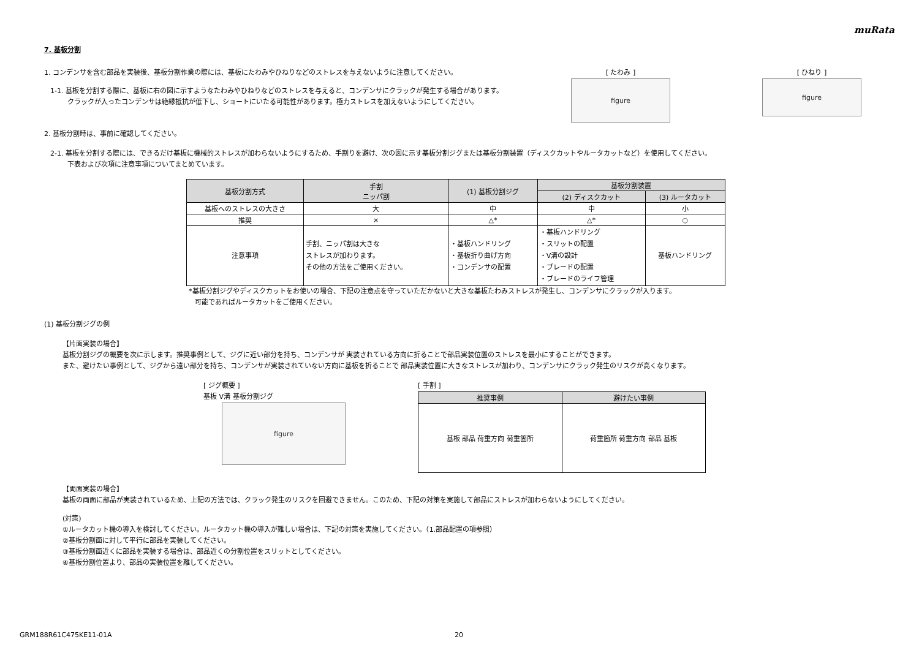muRata
7. 基板分割
1. コンデンサを含む部品を実装後、基板分割作業の際には、基板にたわみやひねりなどのストレスを与えないように注意してください。
1-1. 基板を分割する際に、基板に右の図に示すようなたわみやひねりなどのストレスを与えると、コンデンサにクラックが発生する場合があります。
クラックが入ったコンデンサは絶縁抵抗が低下し、ショートにいたる可能性があります。極力ストレスを加えないようにしてください。
[ たわみ ]
figure
[ ひねり ]
figure
2. 基板分割時は、事前に確認してください。
2-1. 基板を分割する際には、できるだけ基板に機械的ストレスが加わらないようにするため、手割りを避け、次の図に示す基板分割ジグまたは基板分割装置（ディスクカットやルータカットなど）を使用してください。
下表および次項に注意事項についてまとめています。
| 基板分割方式 | 手割 ニッパ割 | (1) 基板分割ジグ | 基板分割装置 | |
| --- | --- | --- | --- | --- |
| | | | (2) ディスクカット | (3) ルータカット |
| 基板へのストレスの大きさ | 大 | 中 | 中 | 小 |
| 推奨 | × | △* | △* | ○ |
| 注意事項 | 手割、ニッパ割は大きな ストレスが加わります。 その他の方法をご使用ください。 | ・基板ハンドリング ・基板折り曲げ方向 ・コンデンサの配置 | ・基板ハンドリング ・スリットの配置 ・V溝の設計 ・ブレードの配置 ・ブレードのライフ管理 | 基板ハンドリング |
*基板分割ジグやディスクカットをお使いの場合、下記の注意点を守っていただかないと大きな基板たわみストレスが発生し、コンデンサにクラックが入ります。
可能であればルータカットをご使用ください。
(1) 基板分割ジグの例
【片面実装の場合】
基板分割ジグの概要を次に示します。推奨事例として、ジグに近い部分を持ち、コンデンサが 実装されている方向に折ることで部品実装位置のストレスを最小にすることができます。
また、避けたい事例として、ジグから遠い部分を持ち、コンデンサが実装されていない方向に基板を折ることで 部品実装位置に大きなストレスが加わり、コンデンサにクラック発生のリスクが高くなります。
[ ジグ概要 ]
基板 V溝 基板分割ジグ
figure
[ 手割 ]
| 推奨事例 | 避けたい事例 |
| --- | --- |
| 基板 部品 荷重方向 荷重箇所 | 荷重箇所 荷重方向 部品 基板 |
【両面実装の場合】
基板の両面に部品が実装されているため、上記の方法では、クラック発生のリスクを回避できません。このため、下記の対策を実施して部品にストレスが加わらないようにしてください。
(対策)
①ルータカット機の導入を検討してください。ルータカット機の導入が難しい場合は、下記の対策を実施してください。（1.部品配置の項参照）
②基板分割面に対して平行に部品を実装してください。
③基板分割面近くに部品を実装する場合は、部品近くの分割位置をスリットとしてください。
④基板分割位置より、部品の実装位置を離してください。
GRM188R61C475KE11-01A 20